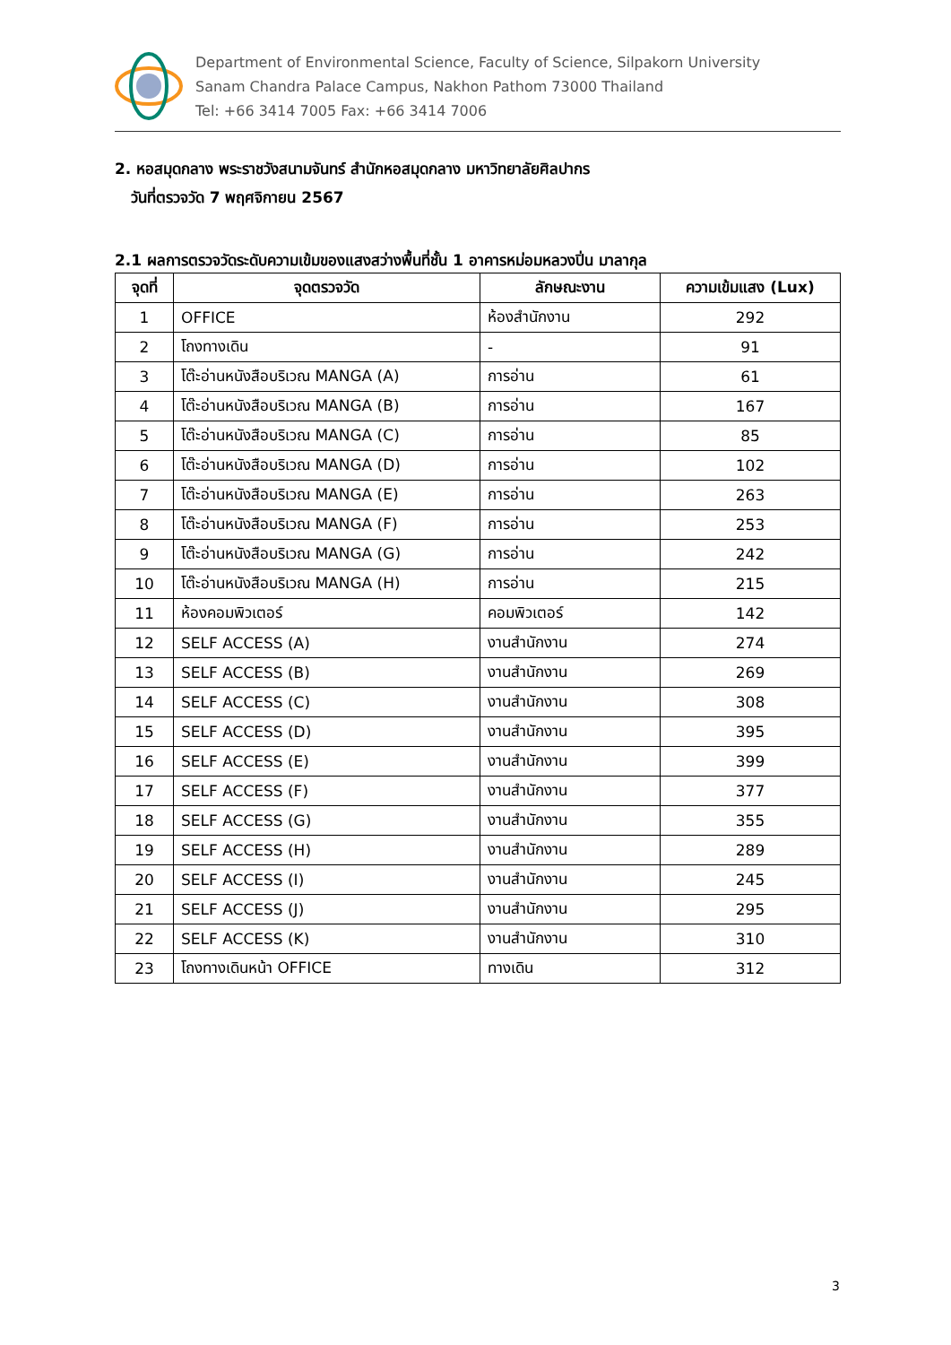Department of Environmental Science, Faculty of Science, Silpakorn University
Sanam Chandra Palace Campus, Nakhon Pathom 73000 Thailand
Tel: +66 3414 7005 Fax: +66 3414 7006
2. หอสมุดกลาง พระราชวังสนามจันทร์ สำนักหอสมุดกลาง มหาวิทยาลัยศิลปากร
วันที่ตรวจวัด 7 พฤศจิกายน 2567
2.1 ผลการตรวจวัดระดับความเข้มของแสงสว่างพื้นที่ชั้น 1 อาคารหม่อมหลวงปิ่น มาลากุล
| จุดที่ | จุดตรวจวัด | ลักษณะงาน | ความเข้มแสง (Lux) |
| --- | --- | --- | --- |
| 1 | OFFICE | ห้องสำนักงาน | 292 |
| 2 | โถงทางเดิน | - | 91 |
| 3 | โต๊ะอ่านหนังสือบริเวณ MANGA (A) | การอ่าน | 61 |
| 4 | โต๊ะอ่านหนังสือบริเวณ MANGA (B) | การอ่าน | 167 |
| 5 | โต๊ะอ่านหนังสือบริเวณ MANGA (C) | การอ่าน | 85 |
| 6 | โต๊ะอ่านหนังสือบริเวณ MANGA (D) | การอ่าน | 102 |
| 7 | โต๊ะอ่านหนังสือบริเวณ MANGA (E) | การอ่าน | 263 |
| 8 | โต๊ะอ่านหนังสือบริเวณ MANGA (F) | การอ่าน | 253 |
| 9 | โต๊ะอ่านหนังสือบริเวณ MANGA (G) | การอ่าน | 242 |
| 10 | โต๊ะอ่านหนังสือบริเวณ MANGA (H) | การอ่าน | 215 |
| 11 | ห้องคอมพิวเตอร์ | คอมพิวเตอร์ | 142 |
| 12 | SELF ACCESS (A) | งานสำนักงาน | 274 |
| 13 | SELF ACCESS (B) | งานสำนักงาน | 269 |
| 14 | SELF ACCESS (C) | งานสำนักงาน | 308 |
| 15 | SELF ACCESS (D) | งานสำนักงาน | 395 |
| 16 | SELF ACCESS (E) | งานสำนักงาน | 399 |
| 17 | SELF ACCESS (F) | งานสำนักงาน | 377 |
| 18 | SELF ACCESS (G) | งานสำนักงาน | 355 |
| 19 | SELF ACCESS (H) | งานสำนักงาน | 289 |
| 20 | SELF ACCESS (I) | งานสำนักงาน | 245 |
| 21 | SELF ACCESS (J) | งานสำนักงาน | 295 |
| 22 | SELF ACCESS (K) | งานสำนักงาน | 310 |
| 23 | โถงทางเดินหน้า OFFICE | ทางเดิน | 312 |
3